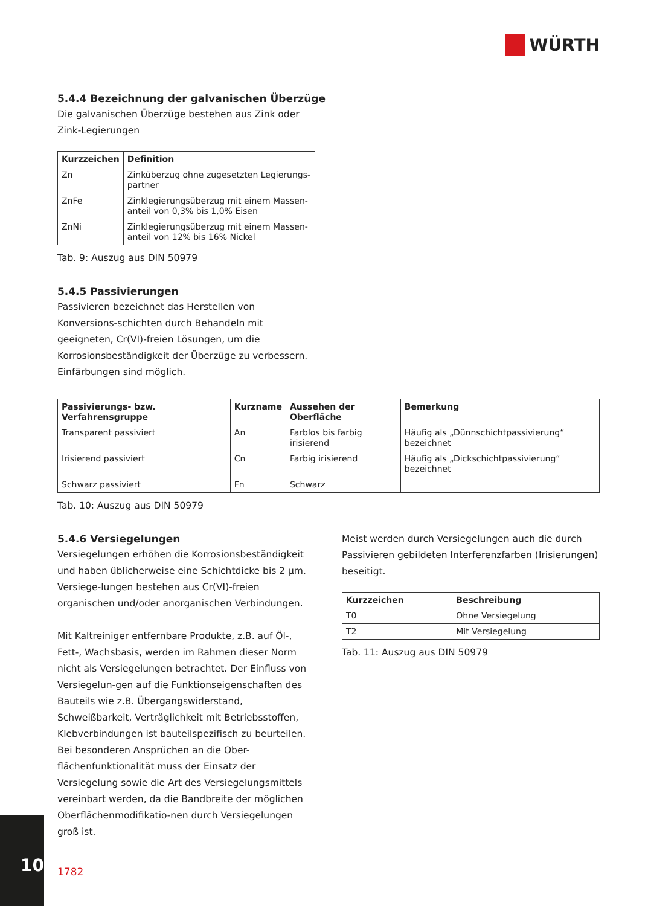WÜRTH
5.4.4 Bezeichnung der galvanischen Überzüge
Die galvanischen Überzüge bestehen aus Zink oder Zink-Legierungen
| Kurzzeichen | Definition |
| --- | --- |
| Zn | Zinküberzug ohne zugesetzten Legierungs-partner |
| ZnFe | Zinklegierungsüberzug mit einem Massen-anteil von 0,3% bis 1,0% Eisen |
| ZnNi | Zinklegierungsüberzug mit einem Massen-anteil von 12% bis 16% Nickel |
Tab. 9: Auszug aus DIN 50979
5.4.5 Passivierungen
Passivieren bezeichnet das Herstellen von Konversions-schichten durch Behandeln mit geeigneten, Cr(VI)-freien Lösungen, um die Korrosionsbeständigkeit der Überzüge zu verbessern. Einfärbungen sind möglich.
| Passivierungs- bzw. Verfahrensgruppe | Kurzname | Aussehen der Oberfläche | Bemerkung |
| --- | --- | --- | --- |
| Transparent passiviert | An | Farblos bis farbig irisierend | Häufig als „Dünnschichtpassivierung“ bezeichnet |
| Irisierend passiviert | Cn | Farbig irisierend | Häufig als „Dickschichtpassivierung“ bezeichnet |
| Schwarz passiviert | Fn | Schwarz | |
Tab. 10: Auszug aus DIN 50979
5.4.6 Versiegelungen
Versiegelungen erhöhen die Korrosionsbeständigkeit und haben üblicherweise eine Schichtdicke bis 2 µm. Versiege-lungen bestehen aus Cr(VI)-freien organischen und/oder anorganischen Verbindungen.
Mit Kaltreiniger entfernbare Produkte, z.B. auf Öl-, Fett-, Wachsbasis, werden im Rahmen dieser Norm nicht als Versiegelungen betrachtet. Der Einfluss von Versiegelun-gen auf die Funktionseigenschaften des Bauteils wie z.B. Übergangswiderstand, Schweißbarkeit, Verträglichkeit mit Betriebsstoffen, Klebverbindungen ist bauteilspezifisch zu beurteilen. Bei besonderen Ansprüchen an die Ober-flächenfunktionalität muss der Einsatz der Versiegelung sowie die Art des Versiegelungsmittels vereinbart werden, da die Bandbreite der möglichen Oberflächenmodifikatio-nen durch Versiegelungen groß ist.
Meist werden durch Versiegelungen auch die durch Passivieren gebildeten Interferenzfarben (Irisierungen) beseitigt.
| Kurzzeichen | Beschreibung |
| --- | --- |
| T0 | Ohne Versiegelung |
| T2 | Mit Versiegelung |
Tab. 11: Auszug aus DIN 50979
10
1782